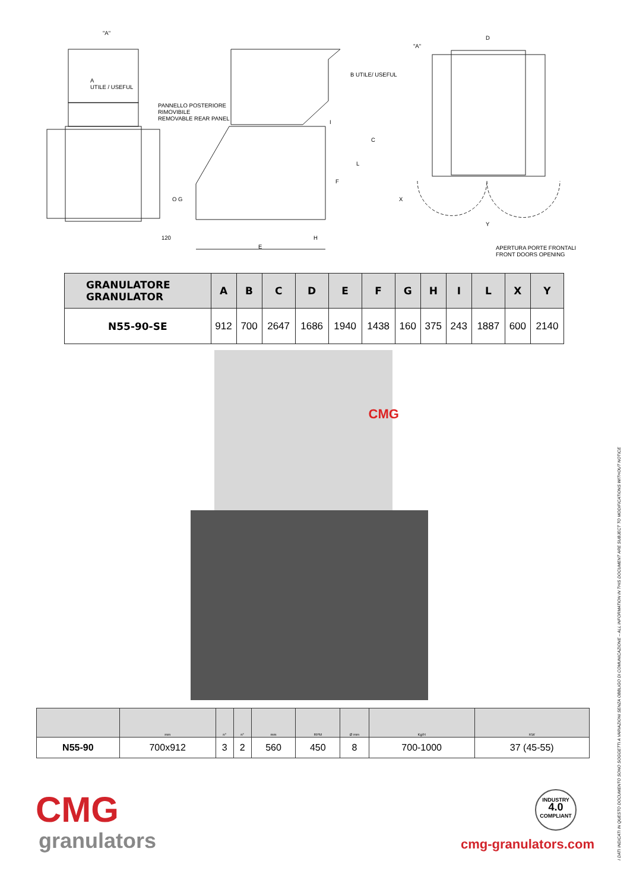"A"
A
UTILE / USEFUL
PANNELLO POSTERIORE
RIMOVIBILE
REMOVABLE REAR PANEL
B UTILE/ USEFUL
C
L
F
I
O G
120 H
E
"A"
D
X
Y
APERTURA PORTE FRONTALI
FRONT DOORS OPENING
| GRANULATORE GRANULATOR | A | B | C | D | E | F | G | H | I | L | X | Y |
| --- | --- | --- | --- | --- | --- | --- | --- | --- | --- | --- | --- | --- |
| N55-90-SE | 912 | 700 | 2647 | 1686 | 1940 | 1438 | 160 | 375 | 243 | 1887 | 600 | 2140 |
CMG
| | mm | n° | n° | mm | RPM | Ø mm | Kg/H | KW |
| N55-90 | 700x912 | 3 | 2 | 560 | 450 | 8 | 700-1000 | 37 (45-55) |
CMG
granulators
INDUSTRY
4.0
COMPLIANT
cmg-granulators.com
I DATI INDICATI IN QUESTO DOCUMENTO SONO SOGGETTI A VARIAZIONI SENZA OBBLIGO DI COMUNICAZIONE – ALL INFORMATION IN THIS DOCUMENT ARE SUBJECT TO MODIFICATIONS WITHOUT NOTICE